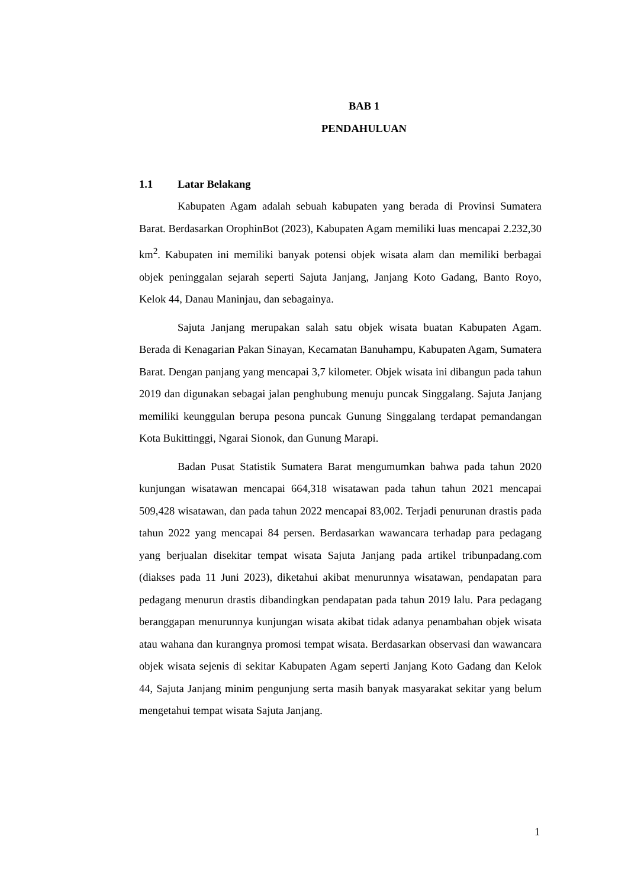BAB 1
PENDAHULUAN
1.1 Latar Belakang
Kabupaten Agam adalah sebuah kabupaten yang berada di Provinsi Sumatera Barat. Berdasarkan OrophinBot (2023), Kabupaten Agam memiliki luas mencapai 2.232,30 km<sup>2</sup>. Kabupaten ini memiliki banyak potensi objek wisata alam dan memiliki berbagai objek peninggalan sejarah seperti Sajuta Janjang, Janjang Koto Gadang, Banto Royo, Kelok 44, Danau Maninjau, dan sebagainya.
Sajuta Janjang merupakan salah satu objek wisata buatan Kabupaten Agam. Berada di Kenagarian Pakan Sinayan, Kecamatan Banuhampu, Kabupaten Agam, Sumatera Barat. Dengan panjang yang mencapai 3,7 kilometer. Objek wisata ini dibangun pada tahun 2019 dan digunakan sebagai jalan penghubung menuju puncak Singgalang. Sajuta Janjang memiliki keunggulan berupa pesona puncak Gunung Singgalang terdapat pemandangan Kota Bukittinggi, Ngarai Sionok, dan Gunung Marapi.
Badan Pusat Statistik Sumatera Barat mengumumkan bahwa pada tahun 2020 kunjungan wisatawan mencapai 664,318 wisatawan pada tahun tahun 2021 mencapai 509,428 wisatawan, dan pada tahun 2022 mencapai 83,002. Terjadi penurunan drastis pada tahun 2022 yang mencapai 84 persen. Berdasarkan wawancara terhadap para pedagang yang berjualan disekitar tempat wisata Sajuta Janjang pada artikel tribunpadang.com (diakses pada 11 Juni 2023), diketahui akibat menurunnya wisatawan, pendapatan para pedagang menurun drastis dibandingkan pendapatan pada tahun 2019 lalu. Para pedagang beranggapan menurunnya kunjungan wisata akibat tidak adanya penambahan objek wisata atau wahana dan kurangnya promosi tempat wisata. Berdasarkan observasi dan wawancara objek wisata sejenis di sekitar Kabupaten Agam seperti Janjang Koto Gadang dan Kelok 44, Sajuta Janjang minim pengunjung serta masih banyak masyarakat sekitar yang belum mengetahui tempat wisata Sajuta Janjang.
1